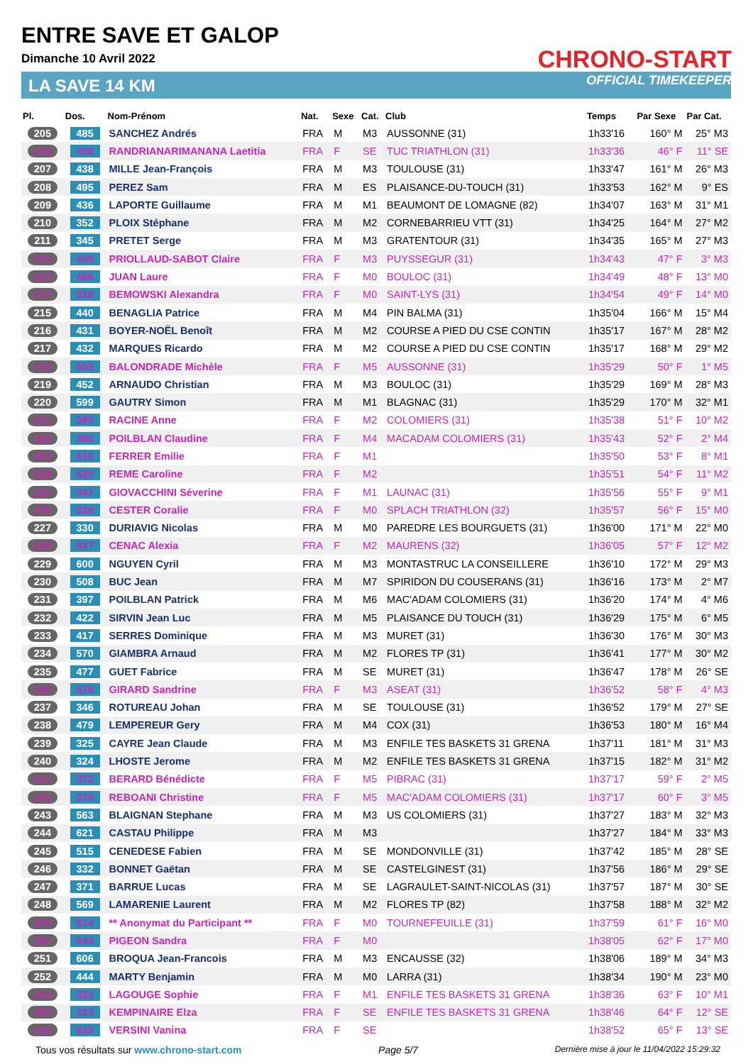ENTRE SAVE ET GALOP
Dimanche 10 Avril 2022
LA SAVE 14 KM
CHRONO-START
OFFICIAL TIMEKEEPER
| Pl. | Dos. | Nom-Prénom | Nat. | Sexe | Cat. | Club | Temps | Par Sexe | Par Cat. |
| --- | --- | --- | --- | --- | --- | --- | --- | --- | --- |
| 205 | 485 | SANCHEZ Andrés | FRA | M | M3 | AUSSONNE (31) | 1h33'16 | 160° M | 25° M3 |
| 206 | 406 | RANDRIANARIMANANA Laetitia | FRA | F | SE | TUC TRIATHLON (31) | 1h33'36 | 46° F | 11° SE |
| 207 | 438 | MILLE Jean-François | FRA | M | M3 | TOULOUSE (31) | 1h33'47 | 161° M | 26° M3 |
| 208 | 495 | PEREZ Sam | FRA | M | ES | PLAISANCE-DU-TOUCH (31) | 1h33'53 | 162° M | 9° ES |
| 209 | 436 | LAPORTE Guillaume | FRA | M | M1 | BEAUMONT DE LOMAGNE (82) | 1h34'07 | 163° M | 31° M1 |
| 210 | 352 | PLOIX Stéphane | FRA | M | M2 | CORNEBARRIEU VTT (31) | 1h34'25 | 164° M | 27° M2 |
| 211 | 345 | PRETET Serge | FRA | M | M3 | GRATENTOUR (31) | 1h34'35 | 165° M | 27° M3 |
| 212 | 408 | PRIOLLAUD-SABOT Claire | FRA | F | M3 | PUYSSEGUR (31) | 1h34'43 | 47° F | 3° M3 |
| 213 | 489 | JUAN Laure | FRA | F | M0 | BOULOC (31) | 1h34'49 | 48° F | 13° M0 |
| 214 | 318 | BEMOWSKI Alexandra | FRA | F | M0 | SAINT-LYS (31) | 1h34'54 | 49° F | 14° M0 |
| 215 | 440 | BENAGLIA Patrice | FRA | M | M4 | PIN BALMA (31) | 1h35'04 | 166° M | 15° M4 |
| 216 | 431 | BOYER-NOËL Benoît | FRA | M | M2 | COURSE A PIED DU CSE CONTIN | 1h35'17 | 167° M | 28° M2 |
| 217 | 432 | MARQUES Ricardo | FRA | M | M2 | COURSE A PIED DU CSE CONTIN | 1h35'17 | 168° M | 29° M2 |
| 218 | 505 | BALONDRADE Michèle | FRA | F | M5 | AUSSONNE (31) | 1h35'29 | 50° F | 1° M5 |
| 219 | 452 | ARNAUDO Christian | FRA | M | M3 | BOULOC (31) | 1h35'29 | 169° M | 28° M3 |
| 220 | 599 | GAUTRY Simon | FRA | M | M1 | BLAGNAC (31) | 1h35'29 | 170° M | 32° M1 |
| 221 | 390 | RACINE Anne | FRA | F | M2 | COLOMIERS (31) | 1h35'38 | 51° F | 10° M2 |
| 222 | 395 | POILBLAN Claudine | FRA | F | M4 | MACADAM COLOMIERS (31) | 1h35'43 | 52° F | 2° M4 |
| 223 | 619 | FERRER Emilie | FRA | F | M1 | | 1h35'50 | 53° F | 8° M1 |
| 224 | 620 | REME Caroline | FRA | F | M2 | | 1h35'51 | 54° F | 11° M2 |
| 225 | 347 | GIOVACCHINI Séverine | FRA | F | M1 | LAUNAC (31) | 1h35'56 | 55° F | 9° M1 |
| 226 | 339 | CESTER Coralie | FRA | F | M0 | SPLACH TRIATHLON (32) | 1h35'57 | 56° F | 15° M0 |
| 227 | 330 | DURIAVIG Nicolas | FRA | M | M0 | PAREDRE LES BOURGUETS (31) | 1h36'00 | 171° M | 22° M0 |
| 228 | 547 | CENAC Alexia | FRA | F | M2 | MAURENS (32) | 1h36'05 | 57° F | 12° M2 |
| 229 | 600 | NGUYEN Cyril | FRA | M | M3 | MONTASTRUC LA CONSEILLERE | 1h36'10 | 172° M | 29° M3 |
| 230 | 508 | BUC Jean | FRA | M | M7 | SPIRIDON DU COUSERANS (31) | 1h36'16 | 173° M | 2° M7 |
| 231 | 397 | POILBLAN Patrick | FRA | M | M6 | MAC'ADAM COLOMIERS (31) | 1h36'20 | 174° M | 4° M6 |
| 232 | 422 | SIRVIN Jean Luc | FRA | M | M5 | PLAISANCE DU TOUCH (31) | 1h36'29 | 175° M | 6° M5 |
| 233 | 417 | SERRES Dominique | FRA | M | M3 | MURET (31) | 1h36'30 | 176° M | 30° M3 |
| 234 | 570 | GIAMBRA Arnaud | FRA | M | M2 | FLORES TP (31) | 1h36'41 | 177° M | 30° M2 |
| 235 | 477 | GUET Fabrice | FRA | M | SE | MURET (31) | 1h36'47 | 178° M | 26° SE |
| 236 | 578 | GIRARD Sandrine | FRA | F | M3 | ASEAT (31) | 1h36'52 | 58° F | 4° M3 |
| 237 | 346 | ROTUREAU Johan | FRA | M | SE | TOULOUSE (31) | 1h36'52 | 179° M | 27° SE |
| 238 | 479 | LEMPEREUR Gery | FRA | M | M4 | COX (31) | 1h36'53 | 180° M | 16° M4 |
| 239 | 325 | CAYRE Jean Claude | FRA | M | M3 | ENFILE TES BASKETS 31 GRENA | 1h37'11 | 181° M | 31° M3 |
| 240 | 324 | LHOSTE Jerome | FRA | M | M2 | ENFILE TES BASKETS 31 GRENA | 1h37'15 | 182° M | 31° M2 |
| 241 | 372 | BERARD Bénédicte | FRA | F | M5 | PIBRAC (31) | 1h37'17 | 59° F | 2° M5 |
| 242 | 379 | REBOANI Christine | FRA | F | M5 | MAC'ADAM COLOMIERS (31) | 1h37'17 | 60° F | 3° M5 |
| 243 | 563 | BLAIGNAN Stephane | FRA | M | M3 | US COLOMIERS (31) | 1h37'27 | 183° M | 32° M3 |
| 244 | 621 | CASTAU Philippe | FRA | M | M3 | | 1h37'27 | 184° M | 33° M3 |
| 245 | 515 | CENEDESE Fabien | FRA | M | SE | MONDONVILLE (31) | 1h37'42 | 185° M | 28° SE |
| 246 | 332 | BONNET Gaëtan | FRA | M | SE | CASTELGINEST (31) | 1h37'56 | 186° M | 29° SE |
| 247 | 371 | BARRUE Lucas | FRA | M | SE | LAGRAULET-SAINT-NICOLAS (31) | 1h37'57 | 187° M | 30° SE |
| 248 | 569 | LAMARENIE Laurent | FRA | M | M2 | FLORES TP (82) | 1h37'58 | 188° M | 32° M2 |
| 249 | 514 | ** Anonymat du Participant ** | FRA | F | M0 | TOURNEFEUILLE (31) | 1h37'59 | 61° F | 16° M0 |
| 250 | 643 | PIGEON Sandra | FRA | F | M0 | | 1h38'05 | 62° F | 17° M0 |
| 251 | 606 | BROQUA Jean-Francois | FRA | M | M3 | ENCAUSSE (32) | 1h38'06 | 189° M | 34° M3 |
| 252 | 444 | MARTY Benjamin | FRA | M | M0 | LARRA (31) | 1h38'34 | 190° M | 23° M0 |
| 253 | 323 | LAGOUGE Sophie | FRA | F | M1 | ENFILE TES BASKETS 31 GRENA | 1h38'36 | 63° F | 10° M1 |
| 254 | 313 | KEMPINAIRE Elza | FRA | F | SE | ENFILE TES BASKETS 31 GRENA | 1h38'46 | 64° F | 12° SE |
| 255 | 633 | VERSINI Vanina | FRA | F | SE | | 1h38'52 | 65° F | 13° SE |
Tous vos résultats sur www.chrono-start.com Page 5/7 Dernière mise à jour le 11/04/2022 15:29:32